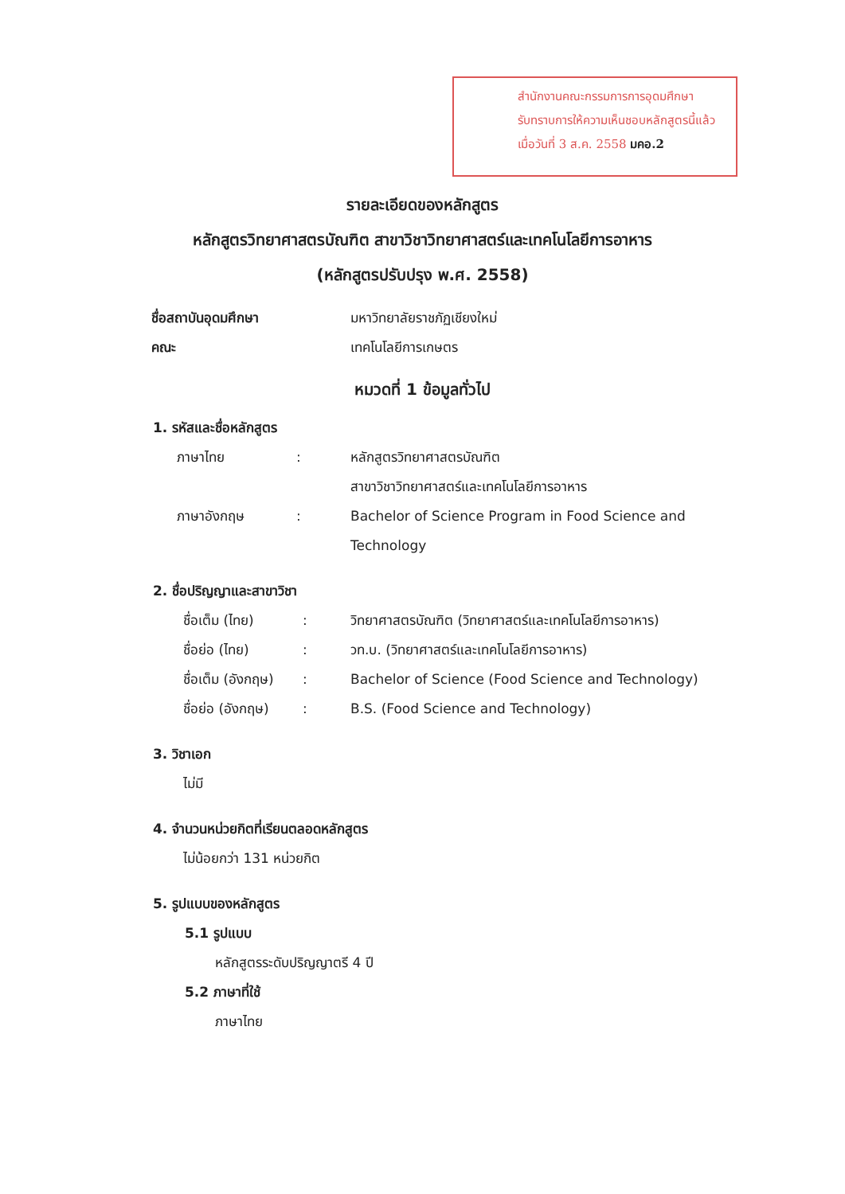สำนักงานคณะกรรมการการอุดมศึกษา
รับทราบการให้ความเห็นชอบหลักสูตรนี้แล้ว
เมื่อวันที่ 3 ส.ค. 2558 มคอ.2
รายละเอียดของหลักสูตร
หลักสูตรวิทยาศาสตรบัณฑิต สาขาวิชาวิทยาศาสตร์และเทคโนโลยีการอาหาร
(หลักสูตรปรับปรุง พ.ศ. 2558)
ชื่อสถาบันอุดมศึกษา มหาวิทยาลัยราชภัฏเชียงใหม่
คณะ เทคโนโลยีการเกษตร
หมวดที่ 1 ข้อมูลทั่วไป
1. รหัสและชื่อหลักสูตร
ภาษาไทย: หลักสูตรวิทยาศาสตรบัณฑิต
สาขาวิชาวิทยาศาสตร์และเทคโนโลยีการอาหาร
ภาษาอังกฤษ: Bachelor of Science Program in Food Science and
Technology
2. ชื่อปริญญาและสาขาวิชา
ชื่อเต็ม (ไทย): วิทยาศาสตรบัณฑิต (วิทยาศาสตร์และเทคโนโลยีการอาหาร)
ชื่อย่อ (ไทย): วท.บ. (วิทยาศาสตร์และเทคโนโลยีการอาหาร)
ชื่อเต็ม (อังกฤษ): Bachelor of Science (Food Science and Technology)
ชื่อย่อ (อังกฤษ): B.S. (Food Science and Technology)
3. วิชาเอก
ไม่มี
4. จำนวนหน่วยกิตที่เรียนตลอดหลักสูตร
ไม่น้อยกว่า 131 หน่วยกิต
5. รูปแบบของหลักสูตร
5.1 รูปแบบ
หลักสูตรระดับปริญญาตรี 4 ปี
5.2 ภาษาที่ใช้
ภาษาไทย